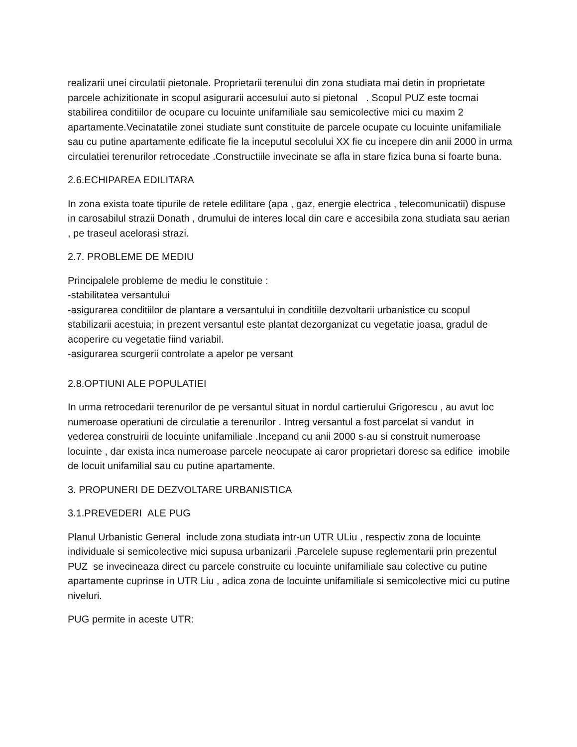realizarii unei circulatii pietonale. Proprietarii terenului din zona studiata mai detin in proprietate parcele achizitionate in scopul asigurarii accesului auto si pietonal . Scopul PUZ este tocmai stabilirea conditiilor de ocupare cu locuinte unifamiliale sau semicolective mici cu maxim 2 apartamente.Vecinatatile zonei studiate sunt constituite de parcele ocupate cu locuinte unifamiliale sau cu putine apartamente edificate fie la inceputul secolului XX fie cu incepere din anii 2000 in urma circulatiei terenurilor retrocedate .Constructiile invecinate se afla in stare fizica buna si foarte buna.
2.6.ECHIPAREA EDILITARA
In zona exista toate tipurile de retele edilitare (apa , gaz, energie electrica , telecomunicatii) dispuse in carosabilul strazii Donath , drumului de interes local din care e accesibila zona studiata sau aerian , pe traseul acelorasi strazi.
2.7. PROBLEME DE MEDIU
Principalele probleme de mediu le constituie :
-stabilitatea versantului
-asigurarea conditiilor de plantare a versantului in conditiile dezvoltarii urbanistice cu scopul stabilizarii acestuia; in prezent versantul este plantat dezorganizat cu vegetatie joasa, gradul de acoperire cu vegetatie fiind variabil.
-asigurarea scurgerii controlate a apelor pe versant
2.8.OPTIUNI ALE POPULATIEI
In urma retrocedarii terenurilor de pe versantul situat in nordul cartierului Grigorescu , au avut loc numeroase operatiuni de circulatie a terenurilor . Intreg versantul a fost parcelat si vandut in vederea construirii de locuinte unifamiliale .Incepand cu anii 2000 s-au si construit numeroase locuinte , dar exista inca numeroase parcele neocupate ai caror proprietari doresc sa edifice imobile de locuit unifamilial sau cu putine apartamente.
3. PROPUNERI DE DEZVOLTARE URBANISTICA
3.1.PREVEDERI ALE PUG
Planul Urbanistic General include zona studiata intr-un UTR ULiu , respectiv zona de locuinte individuale si semicolective mici supusa urbanizarii .Parcelele supuse reglementarii prin prezentul PUZ se invecineaza direct cu parcele construite cu locuinte unifamiliale sau colective cu putine apartamente cuprinse in UTR Liu , adica zona de locuinte unifamiliale si semicolective mici cu putine niveluri.
PUG permite in aceste UTR: